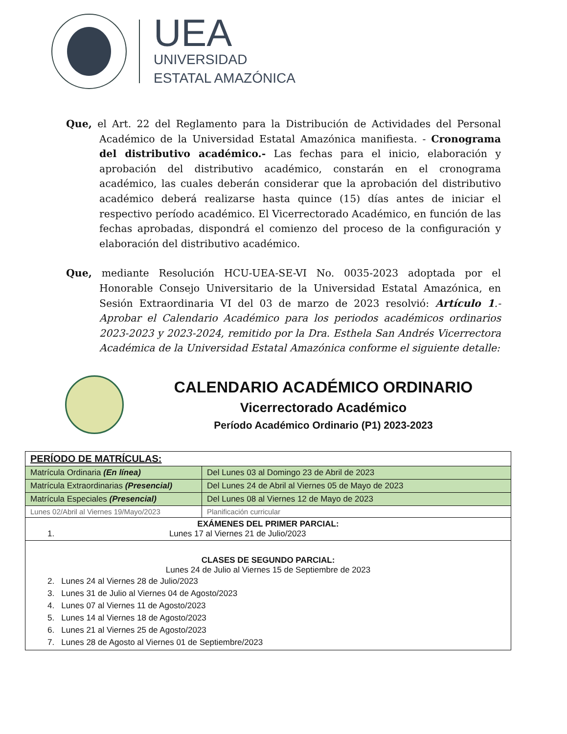UEA
UNIVERSIDAD
ESTATAL AMAZÓNICA
Que, el Art. 22 del Reglamento para la Distribución de Actividades del Personal Académico de la Universidad Estatal Amazónica manifiesta. - Cronograma del distributivo académico.- Las fechas para el inicio, elaboración y aprobación del distributivo académico, constarán en el cronograma académico, las cuales deberán considerar que la aprobación del distributivo académico deberá realizarse hasta quince (15) días antes de iniciar el respectivo período académico. El Vicerrectorado Académico, en función de las fechas aprobadas, dispondrá el comienzo del proceso de la configuración y elaboración del distributivo académico.
Que, mediante Resolución HCU-UEA-SE-VI No. 0035-2023 adoptada por el Honorable Consejo Universitario de la Universidad Estatal Amazónica, en Sesión Extraordinaria VI del 03 de marzo de 2023 resolvió: Artículo 1.- Aprobar el Calendario Académico para los periodos académicos ordinarios 2023-2023 y 2023-2024, remitido por la Dra. Esthela San Andrés Vicerrectora Académica de la Universidad Estatal Amazónica conforme el siguiente detalle:
CALENDARIO ACADÉMICO ORDINARIO
Vicerrectorado Académico
Período Académico Ordinario (P1) 2023-2023
| PERÍODO DE MATRÍCULAS: | |
| Matrícula Ordinaria (En línea) | Del Lunes 03 al Domingo 23 de Abril de 2023 |
| Matrícula Extraordinarias (Presencial) | Del Lunes 24 de Abril al Viernes 05 de Mayo de 2023 |
| Matrícula Especiales (Presencial) | Del Lunes 08 al Viernes 12 de Mayo de 2023 |
| Lunes 02/Abril al Viernes 19/Mayo/2023 | Planificación curricular |
| EXÁMENES DEL PRIMER PARCIAL: 1. Lunes 17 al Viernes 21 de Julio/2023 | |
| CLASES DE SEGUNDO PARCIAL: Lunes 24 de Julio al Viernes 15 de Septiembre de 2023 2. Lunes 24 al Viernes 28 de Julio/2023 3. Lunes 31 de Julio al Viernes 04 de Agosto/2023 4. Lunes 07 al Viernes 11 de Agosto/2023 5. Lunes 14 al Viernes 18 de Agosto/2023 6. Lunes 21 al Viernes 25 de Agosto/2023 7. Lunes 28 de Agosto al Viernes 01 de Septiembre/2023 | |